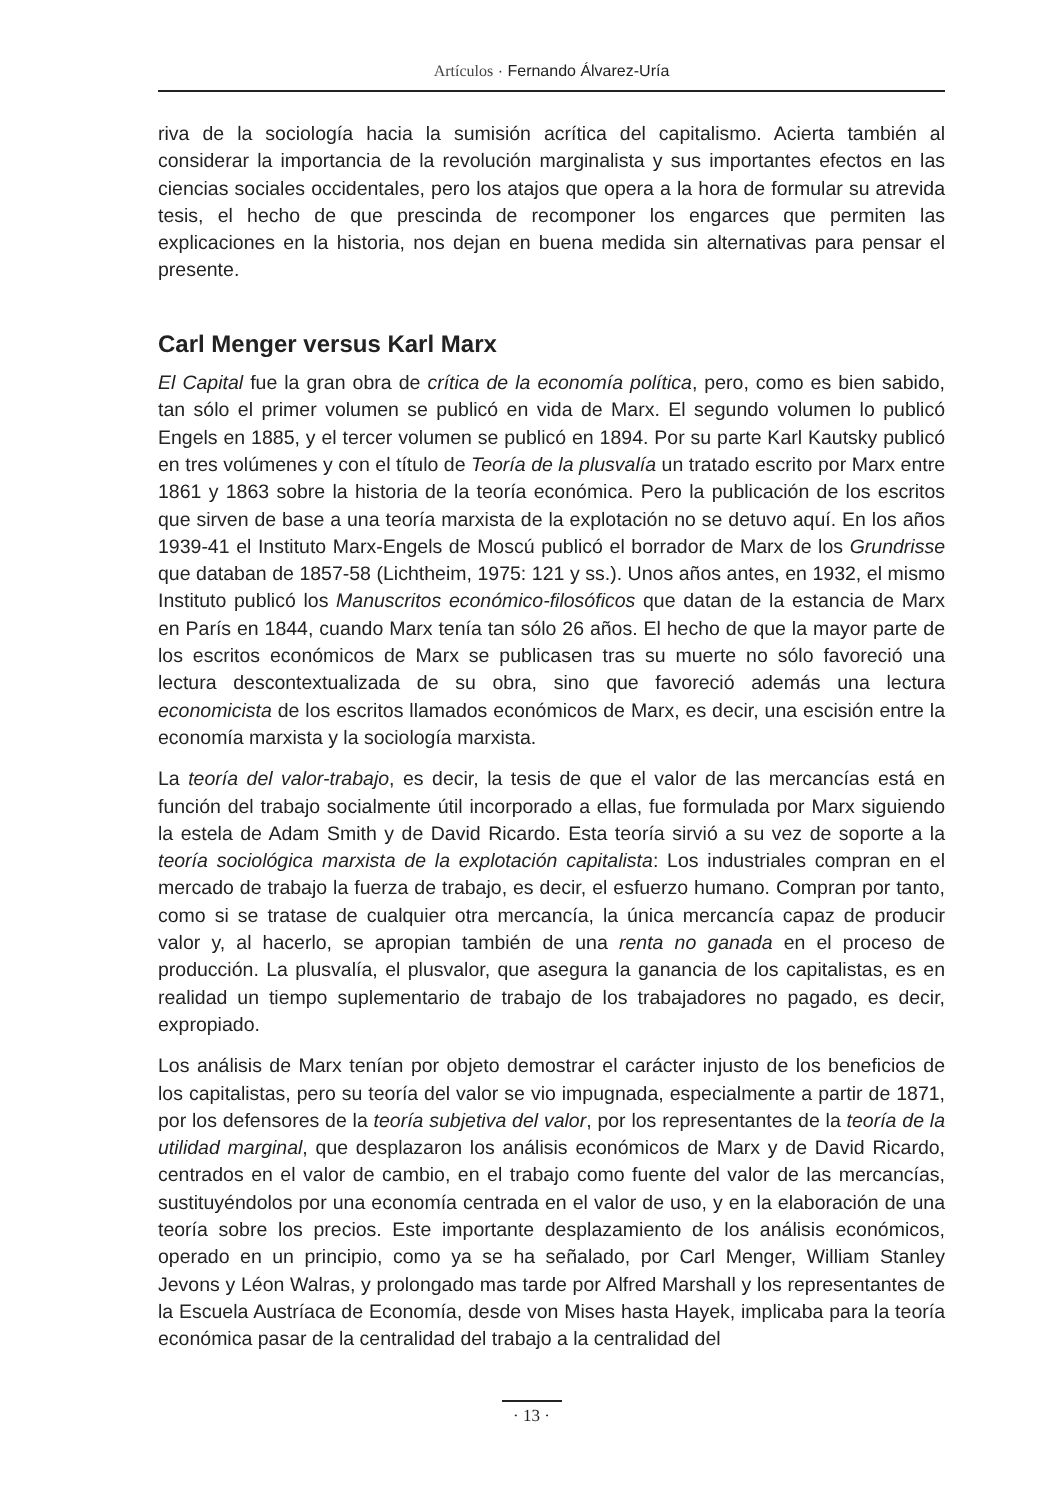Artículos · Fernando Álvarez-Uría
riva de la sociología hacia la sumisión acrítica del capitalismo. Acierta también al considerar la importancia de la revolución marginalista y sus importantes efectos en las ciencias sociales occidentales, pero los atajos que opera a la hora de formular su atrevida tesis, el hecho de que prescinda de recomponer los engarces que permiten las explicaciones en la historia, nos dejan en buena medida sin alternativas para pensar el presente.
Carl Menger versus Karl Marx
El Capital fue la gran obra de crítica de la economía política, pero, como es bien sabido, tan sólo el primer volumen se publicó en vida de Marx. El segundo volumen lo publicó Engels en 1885, y el tercer volumen se publicó en 1894. Por su parte Karl Kautsky publicó en tres volúmenes y con el título de Teoría de la plusvalía un tratado escrito por Marx entre 1861 y 1863 sobre la historia de la teoría económica. Pero la publicación de los escritos que sirven de base a una teoría marxista de la explotación no se detuvo aquí. En los años 1939-41 el Instituto Marx-Engels de Moscú publicó el borrador de Marx de los Grundrisse que databan de 1857-58 (Lichtheim, 1975: 121 y ss.). Unos años antes, en 1932, el mismo Instituto publicó los Manuscritos económico-filosóficos que datan de la estancia de Marx en París en 1844, cuando Marx tenía tan sólo 26 años. El hecho de que la mayor parte de los escritos económicos de Marx se publicasen tras su muerte no sólo favoreció una lectura descontextualizada de su obra, sino que favoreció además una lectura economicista de los escritos llamados económicos de Marx, es decir, una escisión entre la economía marxista y la sociología marxista.
La teoría del valor-trabajo, es decir, la tesis de que el valor de las mercancías está en función del trabajo socialmente útil incorporado a ellas, fue formulada por Marx siguiendo la estela de Adam Smith y de David Ricardo. Esta teoría sirvió a su vez de soporte a la teoría sociológica marxista de la explotación capitalista: Los industriales compran en el mercado de trabajo la fuerza de trabajo, es decir, el esfuerzo humano. Compran por tanto, como si se tratase de cualquier otra mercancía, la única mercancía capaz de producir valor y, al hacerlo, se apropian también de una renta no ganada en el proceso de producción. La plusvalía, el plusvalor, que asegura la ganancia de los capitalistas, es en realidad un tiempo suplementario de trabajo de los trabajadores no pagado, es decir, expropiado.
Los análisis de Marx tenían por objeto demostrar el carácter injusto de los beneficios de los capitalistas, pero su teoría del valor se vio impugnada, especialmente a partir de 1871, por los defensores de la teoría subjetiva del valor, por los representantes de la teoría de la utilidad marginal, que desplazaron los análisis económicos de Marx y de David Ricardo, centrados en el valor de cambio, en el trabajo como fuente del valor de las mercancías, sustituyéndolos por una economía centrada en el valor de uso, y en la elaboración de una teoría sobre los precios. Este importante desplazamiento de los análisis económicos, operado en un principio, como ya se ha señalado, por Carl Menger, William Stanley Jevons y Léon Walras, y prolongado mas tarde por Alfred Marshall y los representantes de la Escuela Austríaca de Economía, desde von Mises hasta Hayek, implicaba para la teoría económica pasar de la centralidad del trabajo a la centralidad del
· 13 ·